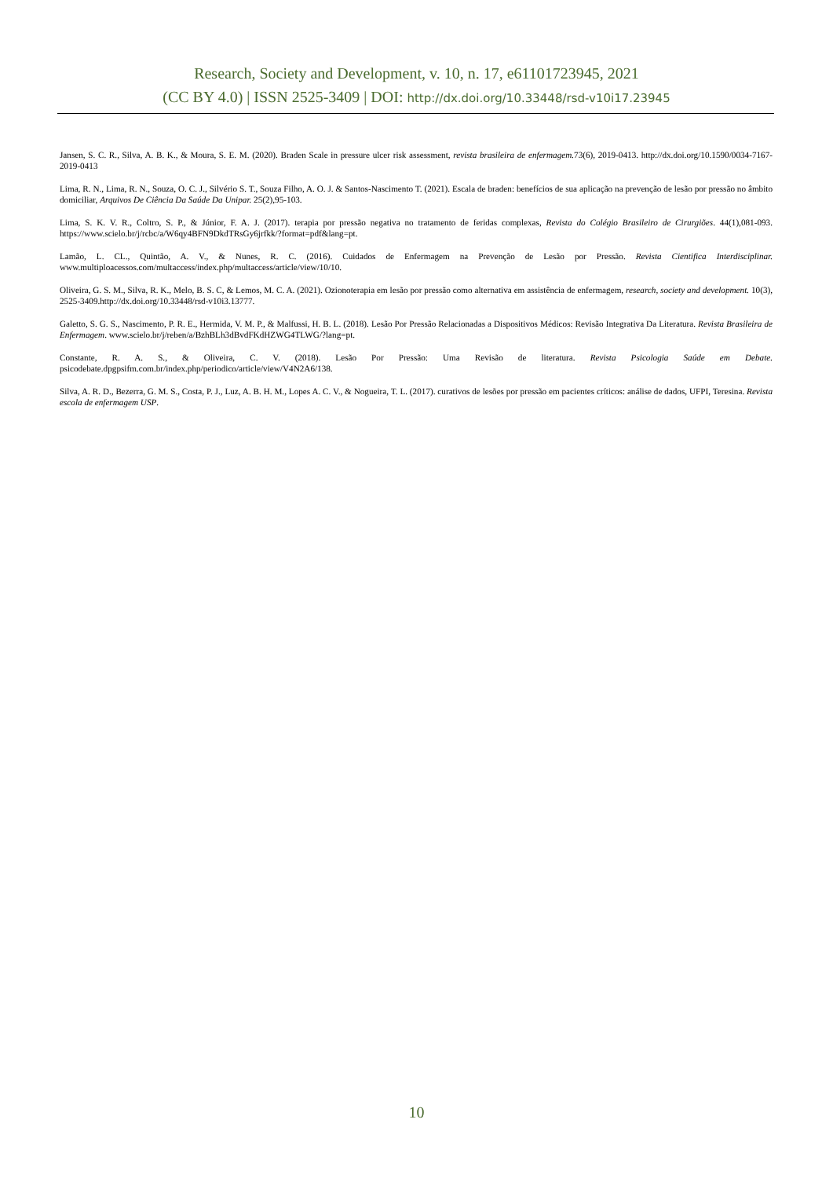Research, Society and Development, v. 10, n. 17, e61101723945, 2021
(CC BY 4.0) | ISSN 2525-3409 | DOI: http://dx.doi.org/10.33448/rsd-v10i17.23945
Jansen, S. C. R., Silva, A. B. K., & Moura, S. E. M. (2020). Braden Scale in pressure ulcer risk assessment, revista brasileira de enfermagem. 73(6), 2019-0413. http://dx.doi.org/10.1590/0034-7167-2019-0413
Lima, R. N., Lima, R. N., Souza, O. C. J., Silvério S. T., Souza Filho, A. O. J. & Santos-Nascimento T. (2021). Escala de braden: benefícios de sua aplicação na prevenção de lesão por pressão no âmbito domiciliar, Arquivos De Ciência Da Saúde Da Unipar. 25(2),95-103.
Lima, S. K. V. R., Coltro, S. P., & Júnior, F. A. J. (2017). terapia por pressão negativa no tratamento de feridas complexas, Revista do Colégio Brasileiro de Cirurgiões. 44(1),081-093. https://www.scielo.br/j/rcbc/a/W6qy4BFN9DkdTRsGy6jrfkk/?format=pdf&lang=pt.
Lamão, L. CL., Quintão, A. V., & Nunes, R. C. (2016). Cuidados de Enfermagem na Prevenção de Lesão por Pressão. Revista Cientifica Interdisciplinar. www.multiploacessos.com/multaccess/index.php/multaccess/article/view/10/10.
Oliveira, G. S. M., Silva, R. K., Melo, B. S. C, & Lemos, M. C. A. (2021). Ozionoterapia em lesão por pressão como alternativa em assistência de enfermagem, research, society and development. 10(3), 2525-3409.http://dx.doi.org/10.33448/rsd-v10i3.13777.
Galetto, S. G. S., Nascimento, P. R. E., Hermida, V. M. P., & Malfussi, H. B. L. (2018). Lesão Por Pressão Relacionadas a Dispositivos Médicos: Revisão Integrativa Da Literatura. Revista Brasileira de Enfermagem. www.scielo.br/j/reben/a/BzhBLh3dBvdFKdHZWG4TLWG/?lang=pt.
Constante, R. A. S., & Oliveira, C. V. (2018). Lesão Por Pressão: Uma Revisão de literatura. Revista Psicologia Saúde em Debate. psicodebate.dpgpsifm.com.br/index.php/periodico/article/view/V4N2A6/138.
Silva, A. R. D., Bezerra, G. M. S., Costa, P. J., Luz, A. B. H. M., Lopes A. C. V., & Nogueira, T. L. (2017). curativos de lesões por pressão em pacientes críticos: análise de dados, UFPI, Teresina. Revista escola de enfermagem USP.
10